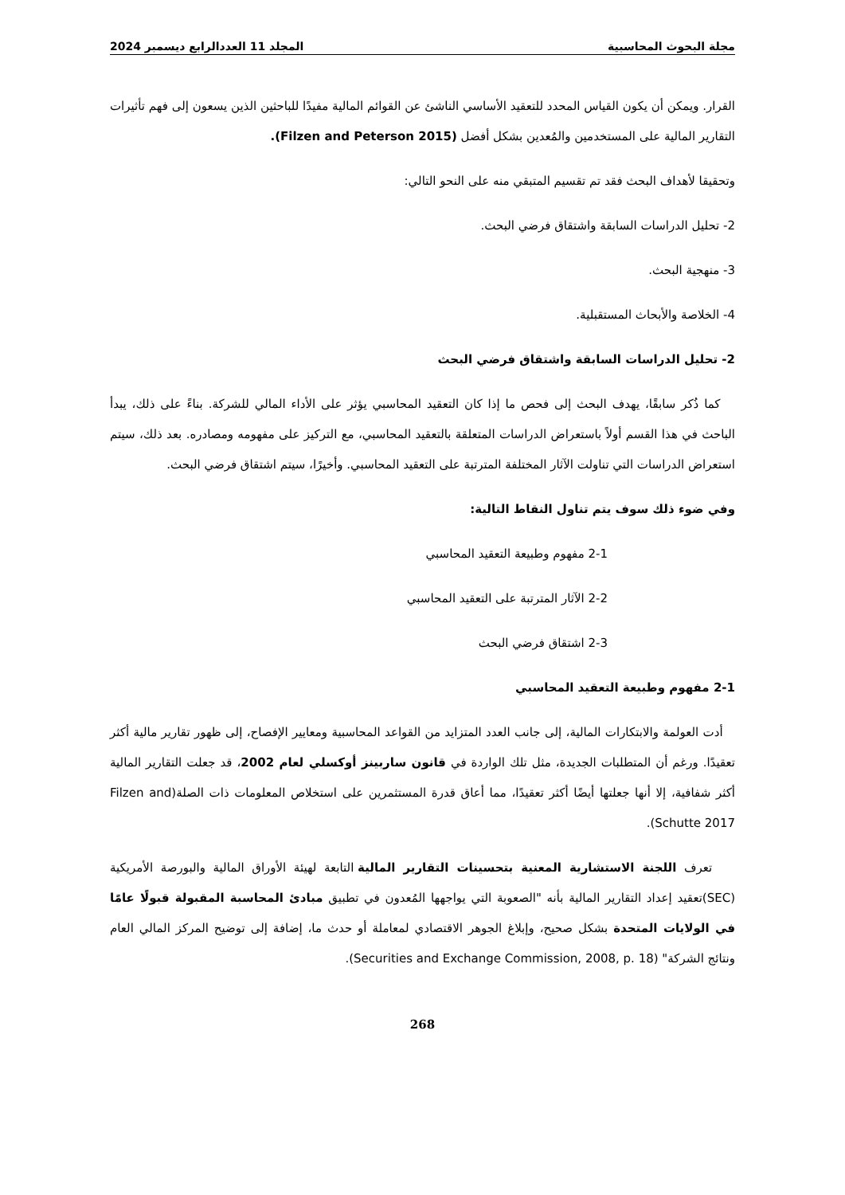مجلة البحوث المحاسبية المجلد 11 العددالرابع ديسمبر 2024
القرار. ويمكن أن يكون القياس المحدد للتعقيد الأساسي الناشئ عن القوائم المالية مفيدًا للباحثين الذين يسعون إلى فهم تأثيرات التقارير المالية على المستخدمين والمُعدين بشكل أفضل (Filzen and Peterson 2015).
وتحقيقا لأهداف البحث فقد تم تقسيم المتبقي منه على النحو التالي:
2- تحليل الدراسات السابقة واشتقاق فرضي البحث.
3- منهجية البحث.
4- الخلاصة والأبحاث المستقبلية.
2- تحليل الدراسات السابقة واشتقاق فرضي البحث
كما ذُكر سابقًا، يهدف البحث إلى فحص ما إذا كان التعقيد المحاسبي يؤثر على الأداء المالي للشركة. بناءً على ذلك، يبدأ الباحث في هذا القسم أولاً باستعراض الدراسات المتعلقة بالتعقيد المحاسبي، مع التركيز على مفهومه ومصادره. بعد ذلك، سيتم استعراض الدراسات التي تناولت الآثار المختلفة المترتبة على التعقيد المحاسبي. وأخيرًا، سيتم اشتقاق فرضي البحث.
وفي ضوء ذلك سوف يتم تناول النقاط التالية:
2-1 مفهوم وطبيعة التعقيد المحاسبي
2-2 الآثار المترتبة على التعقيد المحاسبي
2-3 اشتقاق فرضي البحث
2-1 مفهوم وطبيعة التعقيد المحاسبي
أدت العولمة والابتكارات المالية، إلى جانب العدد المتزايد من القواعد المحاسبية ومعايير الإفصاح، إلى ظهور تقارير مالية أكثر تعقيدًا. ورغم أن المتطلبات الجديدة، مثل تلك الواردة في قانون ساربينز أوكسلي لعام 2002، قد جعلت التقارير المالية أكثر شفافية، إلا أنها جعلتها أيضًا أكثر تعقيدًا، مما أعاق قدرة المستثمرين على استخلاص المعلومات ذات الصلة(Filzen and Schutte 2017).
تعرف اللجنة الاستشارية المعنية بتحسينات التقارير المالية التابعة لهيئة الأوراق المالية والبورصة الأمريكية (SEC)تعقيد إعداد التقارير المالية بأنه "الصعوبة التي يواجهها المُعدون في تطبيق مبادئ المحاسبة المقبولة قبولًا عامًا في الولايات المتحدة بشكل صحيح، وإبلاغ الجوهر الاقتصادي لمعاملة أو حدث ما، إضافة إلى توضيح المركز المالي العام ونتائج الشركة" (Securities and Exchange Commission, 2008, p. 18).
268